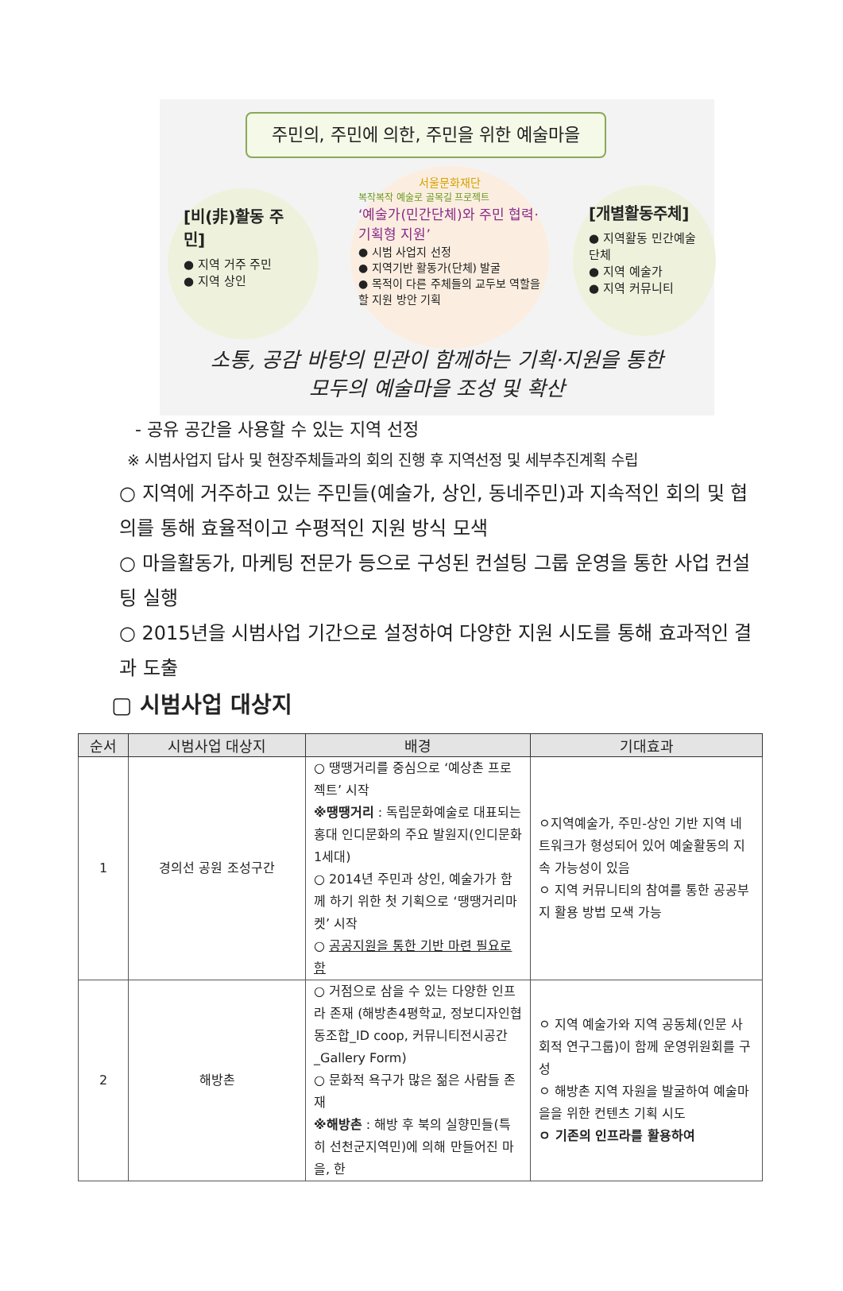주민의, 주민에 의한, 주민을 위한 예술마을
[비(非)활동 주민]
● 지역 거주 주민
● 지역 상인
서울문화재단
복작복작 예술로 골목길 프로젝트
‘예술가(민간단체)와 주민 협력·기획형 지원’
● 시범 사업지 선정
● 지역기반 활동가(단체) 발굴
● 목적이 다른 주체들의 교두보 역할을 할 지원 방안 기획
[개별활동주체]
● 지역활동 민간예술단체
● 지역 예술가
● 지역 커뮤니티
소통, 공감 바탕의 민관이 함께하는 기획·지원을 통한
모두의 예술마을 조성 및 확산
- 공유 공간을 사용할 수 있는 지역 선정
※ 시범사업지 답사 및 현장주체들과의 회의 진행 후 지역선정 및 세부추진계획 수립
○ 지역에 거주하고 있는 주민들(예술가, 상인, 동네주민)과 지속적인 회의 및 협의를 통해 효율적이고 수평적인 지원 방식 모색
○ 마을활동가, 마케팅 전문가 등으로 구성된 컨설팅 그룹 운영을 통한 사업 컨설팅 실행
○ 2015년을 시범사업 기간으로 설정하여 다양한 지원 시도를 통해 효과적인 결과 도출
▢ 시범사업 대상지
| 순서 | 시범사업 대상지 | 배경 | 기대효과 |
| --- | --- | --- | --- |
| 1 | 경의선 공원 조성구간 | ○ 땡땡거리를 중심으로 ‘예상촌 프로젝트’ 시작 ※땡땡거리 : 독립문화예술로 대표되는 홍대 인디문화의 주요 발원지(인디문화1세대) ○ 2014년 주민과 상인, 예술가가 함께 하기 위한 첫 기획으로 ‘땡땡거리마켓’ 시작 ○ 공공지원을 통한 기반 마련 필요로 함 | ㅇ지역예술가, 주민-상인 기반 지역 네트워크가 형성되어 있어 예술활동의 지속 가능성이 있음 ㅇ 지역 커뮤니티의 참여를 통한 공공부지 활용 방법 모색 가능 |
| 2 | 해방촌 | ○ 거점으로 삼을 수 있는 다양한 인프라 존재 (해방촌4평학교, 정보디자인협동조합_ID coop, 커뮤니티전시공간_Gallery Form) ○ 문화적 욕구가 많은 젊은 사람들 존재 ※해방촌 : 해방 후 북의 실향민들(특히 선천군지역민)에 의해 만들어진 마을, 한 | ㅇ 지역 예술가와 지역 공동체(인문 사회적 연구그룹)이 함께 운영위원회를 구성 ㅇ 해방촌 지역 자원을 발굴하여 예술마을을 위한 컨텐츠 기획 시도 ㅇ 기존의 인프라를 활용하여 |